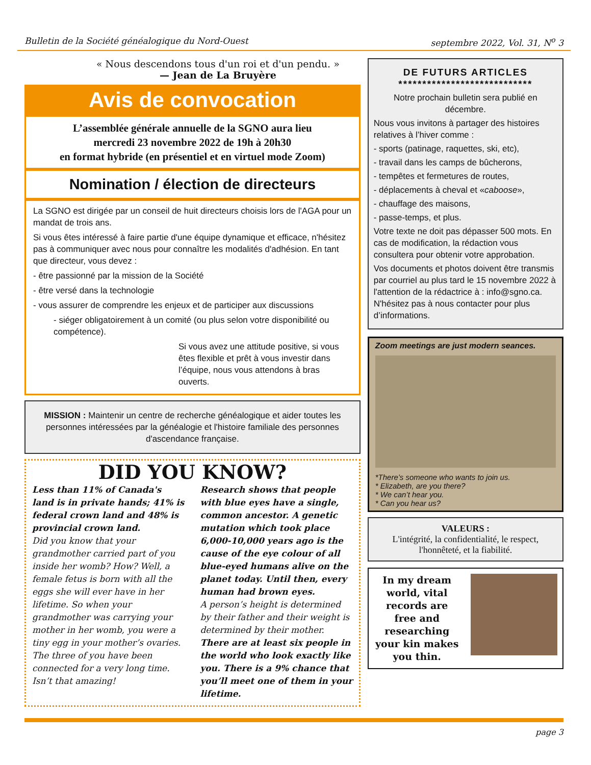Bulletin de la Société généalogique du Nord-Ouest septembre 2022, Vol. 31, N<sup>o</sup> 3
« Nous descendons tous d'un roi et d'un pendu. »
— Jean de La Bruyère
Avis de convocation
L’assemblée générale annuelle de la SGNO aura lieu
mercredi 23 novembre 2022 de 19h à 20h30
en format hybride (en présentiel et en virtuel mode Zoom)
Nomination / élection de directeurs
La SGNO est dirigée par un conseil de huit directeurs choisis lors de l'AGA pour un mandat de trois ans.
Si vous êtes intéressé à faire partie d'une équipe dynamique et efficace, n'hésitez pas à communiquer avec nous pour connaître les modalités d'adhésion. En tant que directeur, vous devez :
- être passionné par la mission de la Société
- être versé dans la technologie
- vous assurer de comprendre les enjeux et de participer aux discussions
- siéger obligatoirement à un comité (ou plus selon votre disponibilité ou compétence).
Si vous avez une attitude positive, si vous êtes flexible et prêt à vous investir dans l’équipe, nous vous attendons à bras ouverts.
MISSION : Maintenir un centre de recherche généalogique et aider toutes les personnes intéressées par la généalogie et l'histoire familiale des personnes d'ascendance française.
DID YOU KNOW?
Less than 11% of Canada's land is in private hands; 41% is federal crown land and 48% is provincial crown land.
Did you know that your grandmother carried part of you inside her womb? How? Well, a female fetus is born with all the eggs she will ever have in her lifetime. So when your grandmother was carrying your mother in her womb, you were a tiny egg in your mother’s ovaries. The three of you have been connected for a very long time. Isn’t that amazing!
Research shows that people with blue eyes have a single, common ancestor. A genetic mutation which took place 6,000-10,000 years ago is the cause of the eye colour of all blue-eyed humans alive on the planet today. Until then, every human had brown eyes.
A person’s height is determined by their father and their weight is determined by their mother.
There are at least six people in the world who look exactly like you. There is a 9% chance that you’ll meet one of them in your lifetime.
DE FUTURS ARTICLES
****************************
Notre prochain bulletin sera publié en décembre.
Nous vous invitons à partager des histoires relatives à l’hiver comme :
- sports (patinage, raquettes, ski, etc),
- travail dans les camps de bûcherons,
- tempêtes et fermetures de routes,
- déplacements à cheval et «caboose»,
- chauffage des maisons,
- passe-temps, et plus.
Votre texte ne doit pas dépasser 500 mots. En cas de modification, la rédaction vous consultera pour obtenir votre approbation.
Vos documents et photos doivent être transmis par courriel au plus tard le 15 novembre 2022 à l'attention de la rédactrice à : info@sgno.ca. N'hésitez pas à nous contacter pour plus d’informations.
Zoom meetings are just modern seances.
*There’s someone who wants to join us.
* Elizabeth, are you there?
* We can’t hear you.
* Can you hear us?
VALEURS :
L'intégrité, la confidentialité, le respect, l'honnêteté, et la fiabilité.
In my dream world, vital records are free and researching your kin makes you thin.
page 3